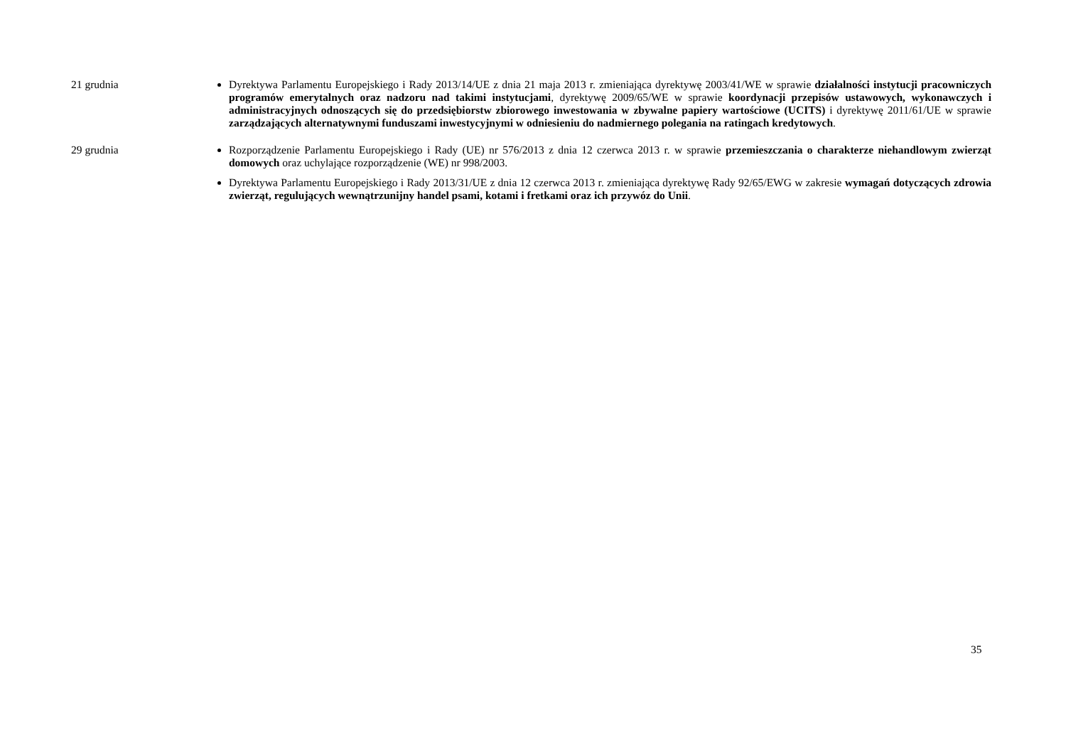21 grudnia
Dyrektywa Parlamentu Europejskiego i Rady 2013/14/UE z dnia 21 maja 2013 r. zmieniająca dyrektywę 2003/41/WE w sprawie działalności instytucji pracowniczych programów emerytalnych oraz nadzoru nad takimi instytucjami, dyrektywę 2009/65/WE w sprawie koordynacji przepisów ustawowych, wykonawczych i administracyjnych odnoszących się do przedsiębiorstw zbiorowego inwestowania w zbywalne papiery wartościowe (UCITS) i dyrektywę 2011/61/UE w sprawie zarządzających alternatywnymi funduszami inwestycyjnymi w odniesieniu do nadmiernego polegania na ratingach kredytowych.
29 grudnia
Rozporządzenie Parlamentu Europejskiego i Rady (UE) nr 576/2013 z dnia 12 czerwca 2013 r. w sprawie przemieszczania o charakterze niehandlowym zwierząt domowych oraz uchylające rozporządzenie (WE) nr 998/2003.
Dyrektywa Parlamentu Europejskiego i Rady 2013/31/UE z dnia 12 czerwca 2013 r. zmieniająca dyrektywę Rady 92/65/EWG w zakresie wymagań dotyczących zdrowia zwierząt, regulujących wewnątrzunijny handel psami, kotami i fretkami oraz ich przywóz do Unii.
35